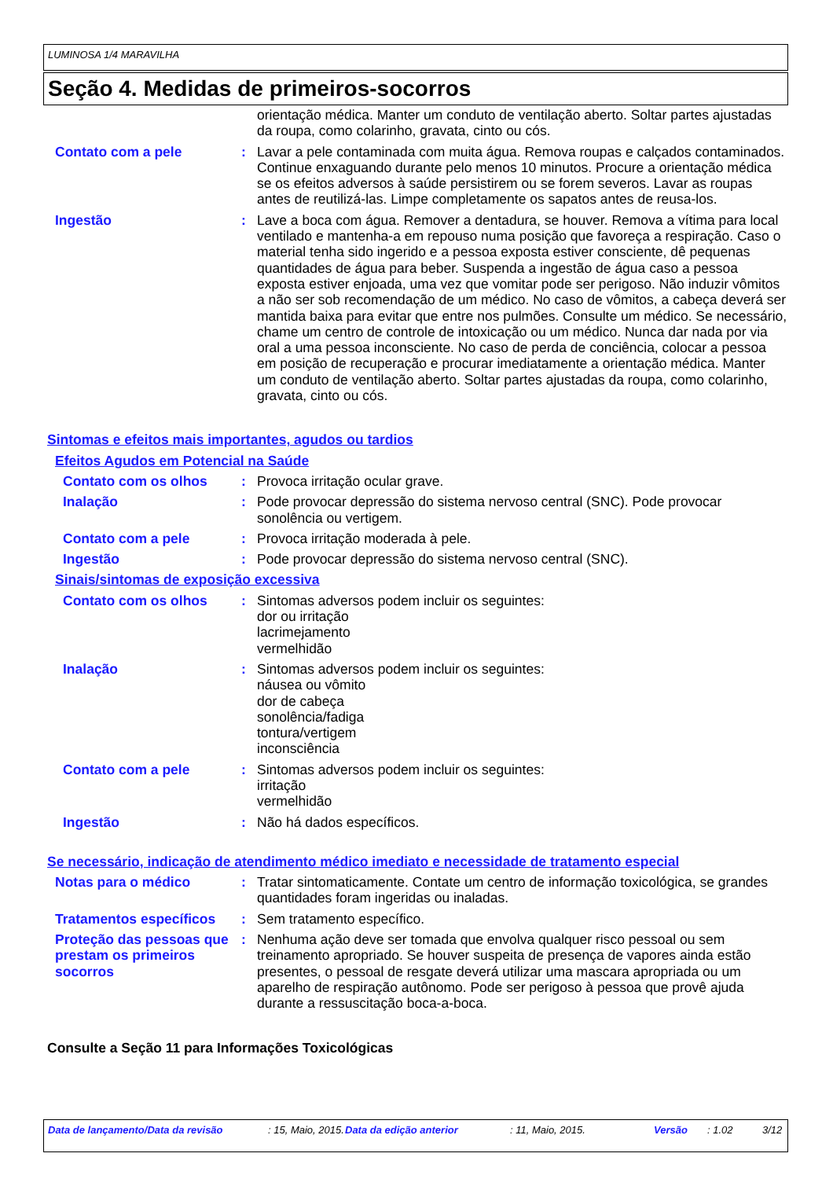LUMINOSA 1/4 MARAVILHA
Seção 4. Medidas de primeiros-socorros
orientação médica. Manter um conduto de ventilação aberto. Soltar partes ajustadas da roupa, como colarinho, gravata, cinto ou cós.
Contato com a pele : Lavar a pele contaminada com muita água. Remova roupas e calçados contaminados. Continue enxaguando durante pelo menos 10 minutos. Procure a orientação médica se os efeitos adversos à saúde persistirem ou se forem severos. Lavar as roupas antes de reutilizá-las. Limpe completamente os sapatos antes de reusa-los.
Ingestão : Lave a boca com água. Remover a dentadura, se houver. Remova a vítima para local ventilado e mantenha-a em repouso numa posição que favoreça a respiração. Caso o material tenha sido ingerido e a pessoa exposta estiver consciente, dê pequenas quantidades de água para beber. Suspenda a ingestão de água caso a pessoa exposta estiver enjoada, uma vez que vomitar pode ser perigoso. Não induzir vômitos a não ser sob recomendação de um médico. No caso de vômitos, a cabeça deverá ser mantida baixa para evitar que entre nos pulmões. Consulte um médico. Se necessário, chame um centro de controle de intoxicação ou um médico. Nunca dar nada por via oral a uma pessoa inconsciente. No caso de perda de conciência, colocar a pessoa em posição de recuperação e procurar imediatamente a orientação médica. Manter um conduto de ventilação aberto. Soltar partes ajustadas da roupa, como colarinho, gravata, cinto ou cós.
Sintomas e efeitos mais importantes, agudos ou tardios
Efeitos Agudos em Potencial na Saúde
Contato com os olhos : Provoca irritação ocular grave.
Inalação : Pode provocar depressão do sistema nervoso central (SNC). Pode provocar sonolência ou vertigem.
Contato com a pele : Provoca irritação moderada à pele.
Ingestão : Pode provocar depressão do sistema nervoso central (SNC).
Sinais/sintomas de exposição excessiva
Contato com os olhos : Sintomas adversos podem incluir os seguintes:
dor ou irritação
lacrimejamento
vermelhidão
Inalação : Sintomas adversos podem incluir os seguintes:
náusea ou vômito
dor de cabeça
sonolência/fadiga
tontura/vertigem
inconsciência
Contato com a pele : Sintomas adversos podem incluir os seguintes:
irritação
vermelhidão
Ingestão : Não há dados específicos.
Se necessário, indicação de atendimento médico imediato e necessidade de tratamento especial
Notas para o médico : Tratar sintomaticamente. Contate um centro de informação toxicológica, se grandes quantidades foram ingeridas ou inaladas.
Tratamentos específicos : Sem tratamento específico.
Proteção das pessoas que prestam os primeiros socorros
: Nenhuma ação deve ser tomada que envolva qualquer risco pessoal ou sem treinamento apropriado. Se houver suspeita de presença de vapores ainda estão presentes, o pessoal de resgate deverá utilizar uma mascara apropriada ou um aparelho de respiração autônomo. Pode ser perigoso à pessoa que provê ajuda durante a ressuscitação boca-a-boca.
Consulte a Seção 11 para Informações Toxicológicas
Data de lançamento/Data da revisão: 15, Maio, 2015. Data da edição anterior: 11, Maio, 2015. Versão: 1.02 3/12